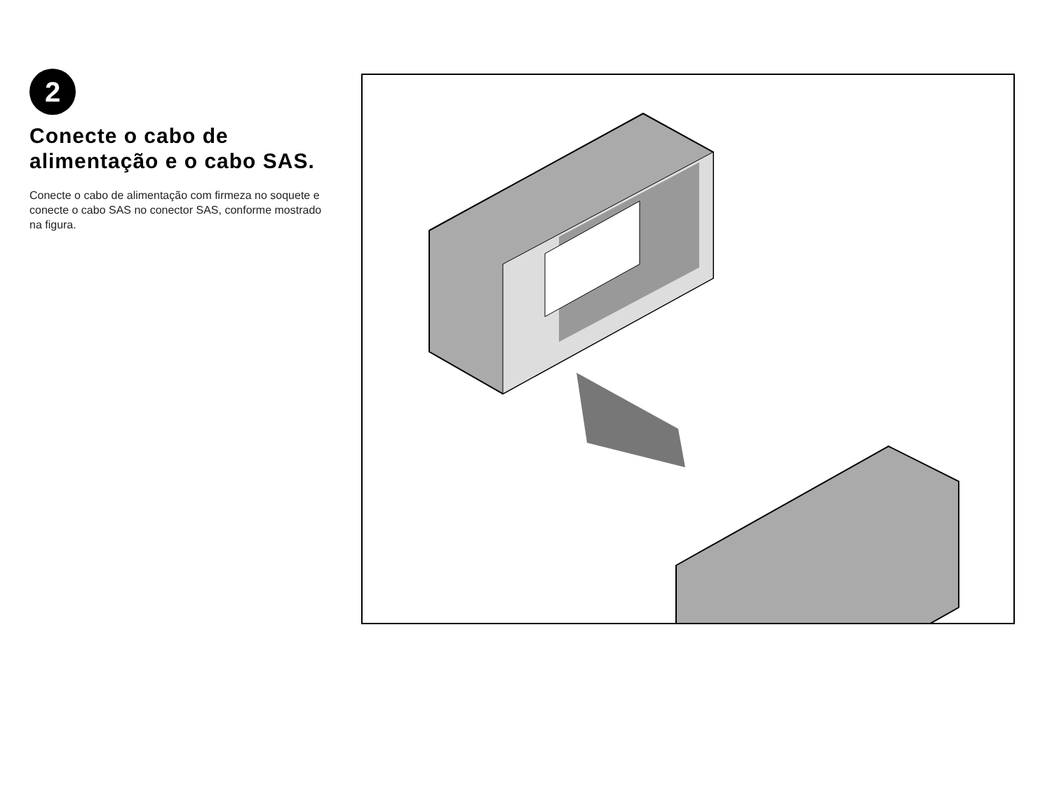2
Conecte o cabo de alimentação e o cabo SAS.
Conecte o cabo de alimentação com firmeza no soquete e conecte o cabo SAS no conector SAS, conforme mostrado na figura.